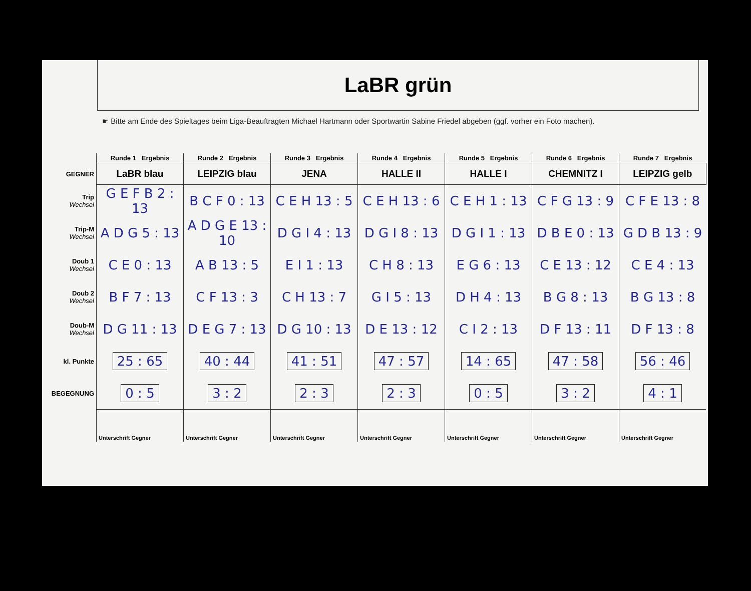LaBR grün
☛ Bitte am Ende des Spieltages beim Liga-Beauftragten Michael Hartmann oder Sportwartin Sabine Friedel abgeben (ggf. vorher ein Foto machen).
| | Runde 1 Ergebnis | Runde 2 Ergebnis | Runde 3 Ergebnis | Runde 4 Ergebnis | Runde 5 Ergebnis | Runde 6 Ergebnis | Runde 7 Ergebnis |
| GEGNER | LaBR blau | LEIPZIG blau | JENA | HALLE II | HALLE I | CHEMNITZ I | LEIPZIG gelb |
| Trip Wechsel | G E F B 2 : 13 | B C F 0 : 13 | C E H 13 : 5 | C E H 13 : 6 | C E H 1 : 13 | C F G 13 : 9 | C F E 13 : 8 |
| Trip-M Wechsel | A D G 5 : 13 | A D G E 13 : 10 | D G I 4 : 13 | D G I 8 : 13 | D G I 1 : 13 | D B E 0 : 13 | G D B 13 : 9 |
| Doub 1 Wechsel | C E 0 : 13 | A B 13 : 5 | E I 1 : 13 | C H 8 : 13 | E G 6 : 13 | C E 13 : 12 | C E 4 : 13 |
| Doub 2 Wechsel | B F 7 : 13 | C F 13 : 3 | C H 13 : 7 | G I 5 : 13 | D H 4 : 13 | B G 8 : 13 | B G 13 : 8 |
| Doub-M Wechsel | D G 11 : 13 | D E G 7 : 13 | D G 10 : 13 | D E 13 : 12 | C I 2 : 13 | D F 13 : 11 | D F 13 : 8 |
| kl. Punkte | 25 : 65 | 40 : 44 | 41 : 51 | 47 : 57 | 14 : 65 | 47 : 58 | 56 : 46 |
| BEGEGNUNG | 0 : 5 | 3 : 2 | 2 : 3 | 2 : 3 | 0 : 5 | 3 : 2 | 4 : 1 |
| | Unterschrift Gegner | Unterschrift Gegner | Unterschrift Gegner | Unterschrift Gegner | Unterschrift Gegner | Unterschrift Gegner | Unterschrift Gegner |